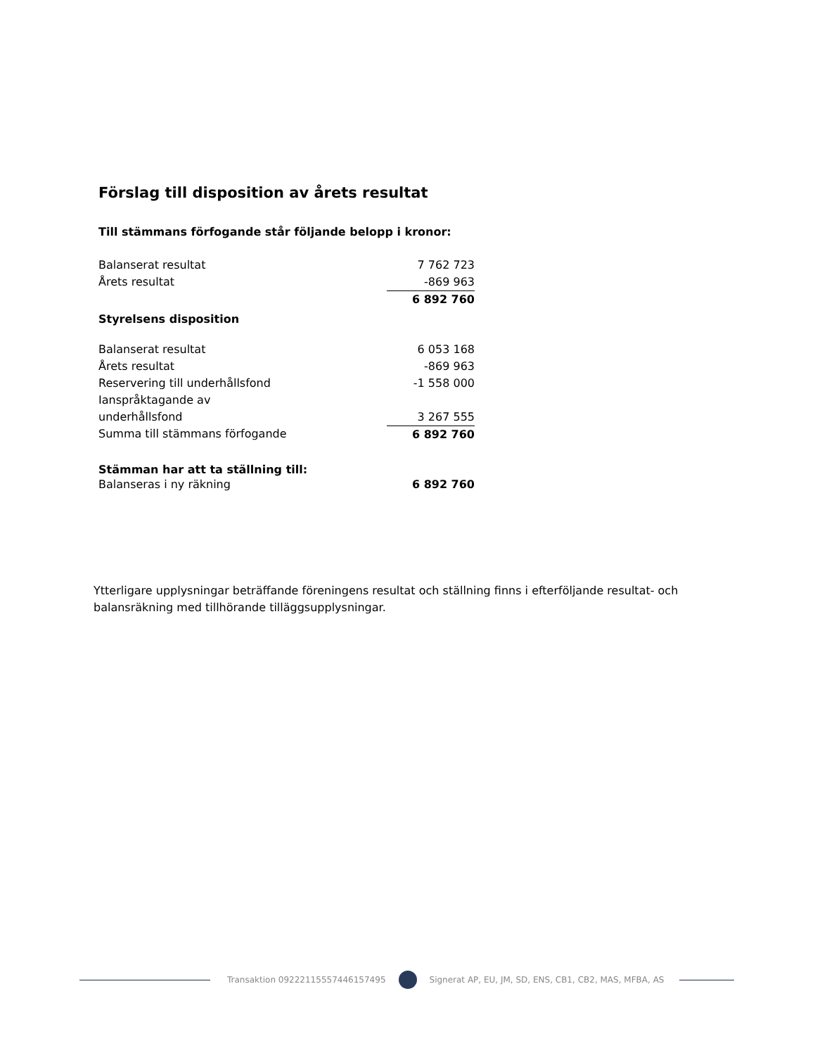Förslag till disposition av årets resultat
Till stämmans förfogande står följande belopp i kronor:
| Balanserat resultat | 7 762 723 |
| Årets resultat | -869 963 |
| | 6 892 760 |
Styrelsens disposition
| Balanserat resultat | 6 053 168 |
| Årets resultat | -869 963 |
| Reservering till underhållsfond | -1 558 000 |
| Ianspråktagande av underhållsfond | 3 267 555 |
| Summa till stämmans förfogande | 6 892 760 |
Stämman har att ta ställning till:
| Balanseras i ny räkning | 6 892 760 |
Ytterligare upplysningar beträffande föreningens resultat och ställning finns i efterföljande resultat- och balansräkning med tillhörande tilläggsupplysningar.
Transaktion 09222115557446157495 Signerat AP, EU, JM, SD, ENS, CB1, CB2, MAS, MFBA, AS